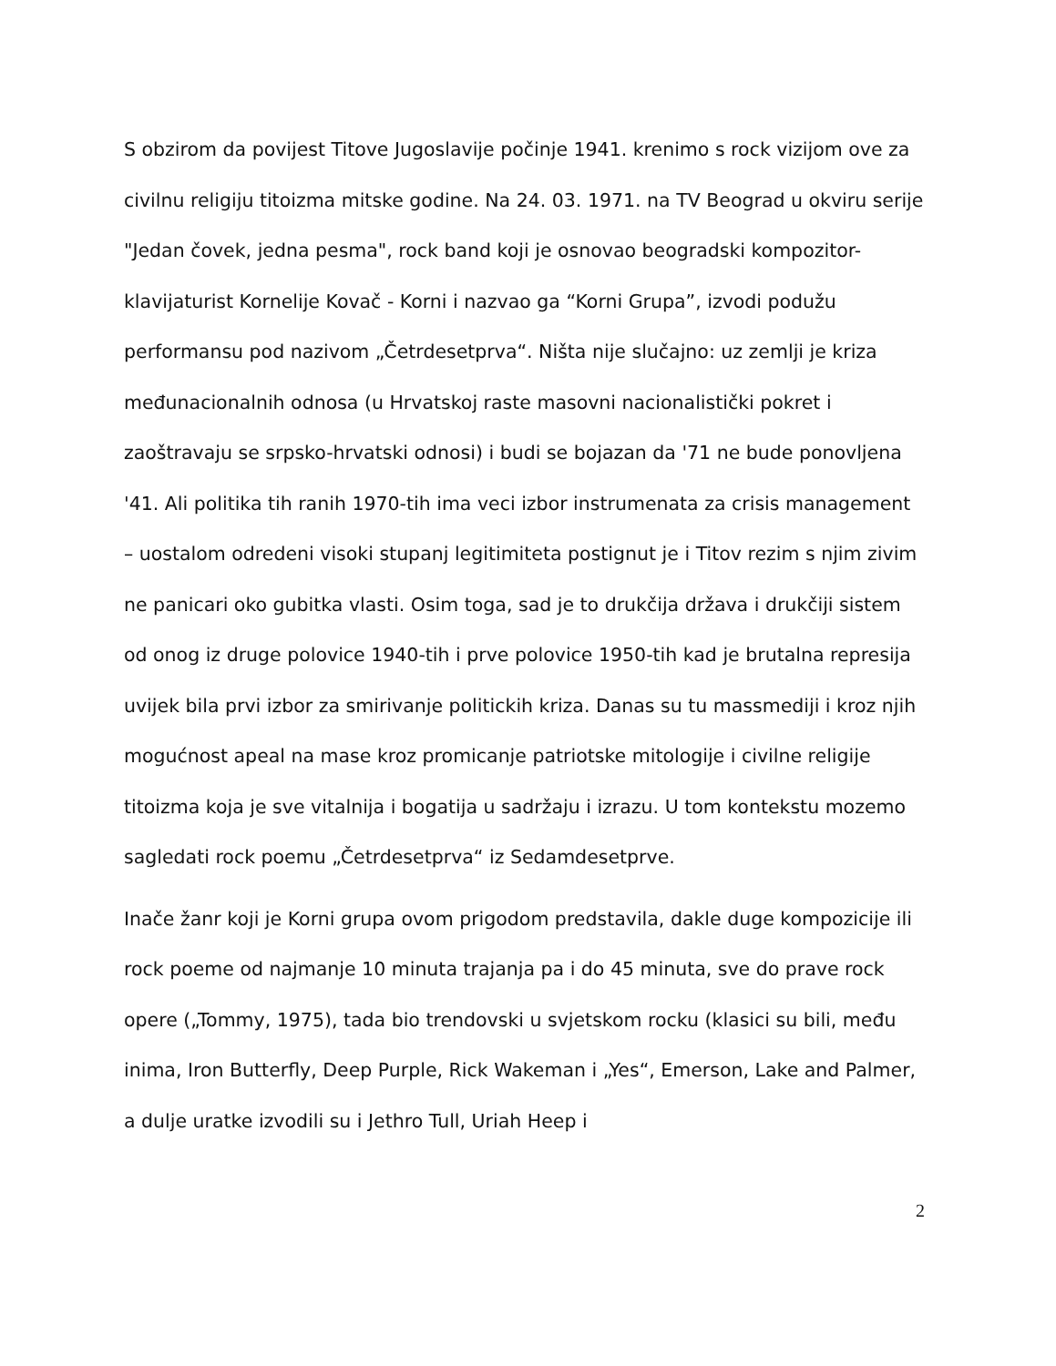S obzirom da povijest Titove Jugoslavije počinje 1941. krenimo s rock vizijom ove za civilnu religiju titoizma mitske godine. Na 24. 03. 1971. na TV Beograd u okviru serije "Jedan čovek, jedna pesma", rock band koji je osnovao beogradski kompozitor-klavijaturist Kornelije Kovač - Korni i nazvao ga “Korni Grupa”, izvodi podužu performansu pod nazivom „Četrdesetprva“. Ništa nije slučajno: uz zemlji je kriza međunacionalnih odnosa (u Hrvatskoj raste masovni nacionalistički pokret i zaoštravaju se srpsko-hrvatski odnosi) i budi se bojazan da '71 ne bude ponovljena '41. Ali politika tih ranih 1970-tih ima veci izbor instrumenata za crisis management – uostalom odredeni visoki stupanj legitimiteta postignut je i Titov rezim s njim zivim ne panicari oko gubitka vlasti. Osim toga, sad je to drukčija država i drukčiji sistem od onog iz druge polovice 1940-tih i prve polovice 1950-tih kad je brutalna represija uvijek bila prvi izbor za smirivanje politickih kriza. Danas su tu massmediji i kroz njih mogućnost apeal na mase kroz promicanje patriotske mitologije i civilne religije titoizma koja je sve vitalnija i bogatija u sadržaju i izrazu. U tom kontekstu mozemo sagledati rock poemu „Četrdesetprva“ iz Sedamdesetprve.
Inače žanr koji je Korni grupa ovom prigodom predstavila, dakle duge kompozicije ili rock poeme od najmanje 10 minuta trajanja pa i do 45 minuta, sve do prave rock opere („Tommy, 1975), tada bio trendovski u svjetskom rocku (klasici su bili, među inima, Iron Butterfly, Deep Purple, Rick Wakeman i „Yes“, Emerson, Lake and Palmer, a dulje uratke izvodili su i Jethro Tull, Uriah Heep i
2